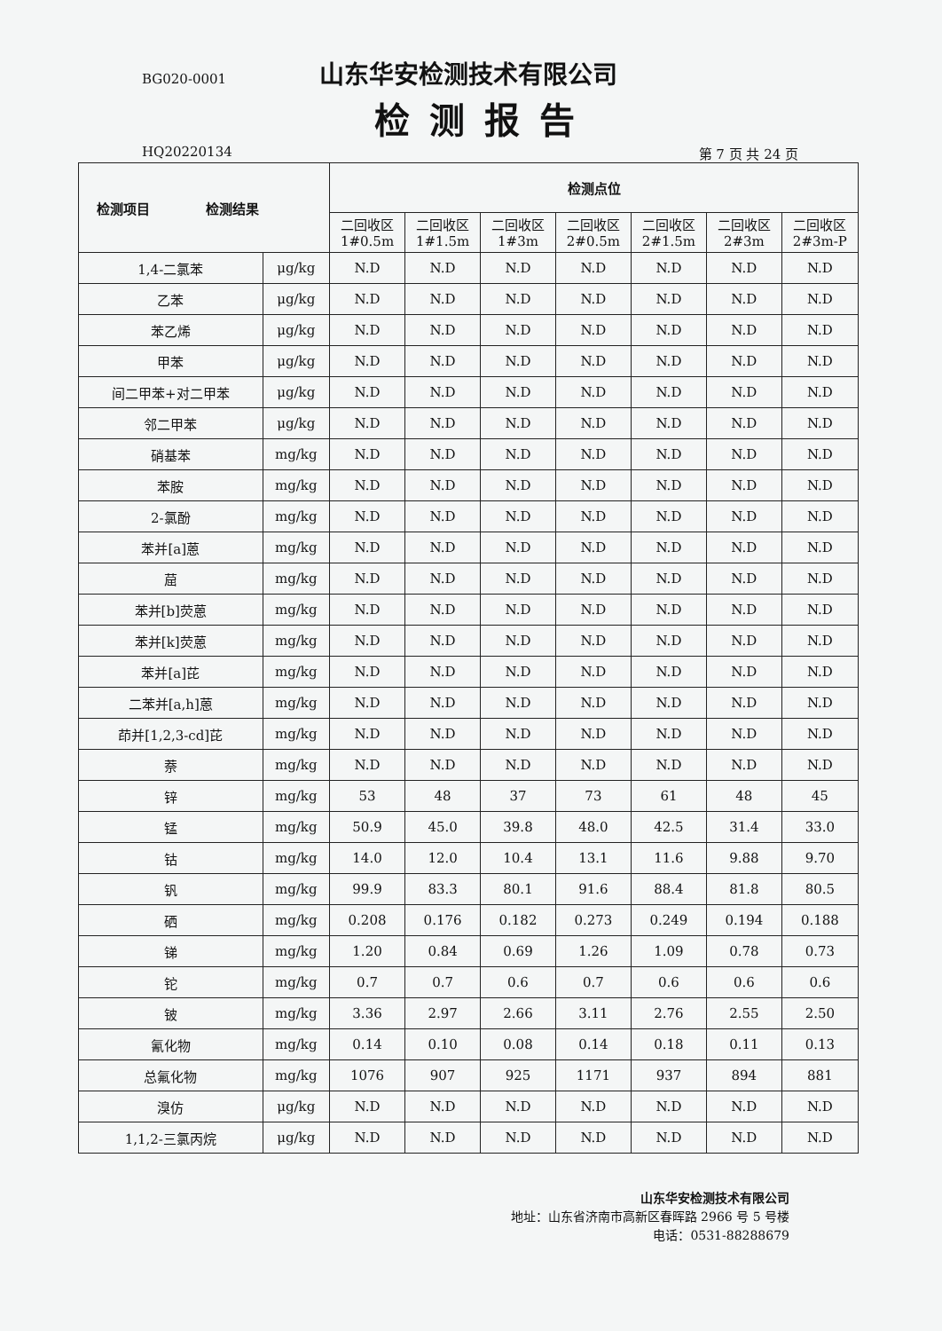BG020-0001 山东华安检测技术有限公司
检测报告
HQ20220134 第 7 页 共 24 页
| 检测项目 检测结果 | | 检测点位 | | | | | | |
| --- | --- | --- | --- | --- | --- | --- | --- | --- |
| | | 二回收区 1#0.5m | 二回收区 1#1.5m | 二回收区 1#3m | 二回收区 2#0.5m | 二回收区 2#1.5m | 二回收区 2#3m | 二回收区 2#3m-P |
| 1,4-二氯苯 | μg/kg | N.D | N.D | N.D | N.D | N.D | N.D | N.D |
| 乙苯 | μg/kg | N.D | N.D | N.D | N.D | N.D | N.D | N.D |
| 苯乙烯 | μg/kg | N.D | N.D | N.D | N.D | N.D | N.D | N.D |
| 甲苯 | μg/kg | N.D | N.D | N.D | N.D | N.D | N.D | N.D |
| 间二甲苯+对二甲苯 | μg/kg | N.D | N.D | N.D | N.D | N.D | N.D | N.D |
| 邻二甲苯 | μg/kg | N.D | N.D | N.D | N.D | N.D | N.D | N.D |
| 硝基苯 | mg/kg | N.D | N.D | N.D | N.D | N.D | N.D | N.D |
| 苯胺 | mg/kg | N.D | N.D | N.D | N.D | N.D | N.D | N.D |
| 2-氯酚 | mg/kg | N.D | N.D | N.D | N.D | N.D | N.D | N.D |
| 苯并[a]蒽 | mg/kg | N.D | N.D | N.D | N.D | N.D | N.D | N.D |
| 䓛 | mg/kg | N.D | N.D | N.D | N.D | N.D | N.D | N.D |
| 苯并[b]荧蒽 | mg/kg | N.D | N.D | N.D | N.D | N.D | N.D | N.D |
| 苯并[k]荧蒽 | mg/kg | N.D | N.D | N.D | N.D | N.D | N.D | N.D |
| 苯并[a]芘 | mg/kg | N.D | N.D | N.D | N.D | N.D | N.D | N.D |
| 二苯并[a,h]蒽 | mg/kg | N.D | N.D | N.D | N.D | N.D | N.D | N.D |
| 茚并[1,2,3-cd]芘 | mg/kg | N.D | N.D | N.D | N.D | N.D | N.D | N.D |
| 萘 | mg/kg | N.D | N.D | N.D | N.D | N.D | N.D | N.D |
| 锌 | mg/kg | 53 | 48 | 37 | 73 | 61 | 48 | 45 |
| 锰 | mg/kg | 50.9 | 45.0 | 39.8 | 48.0 | 42.5 | 31.4 | 33.0 |
| 钴 | mg/kg | 14.0 | 12.0 | 10.4 | 13.1 | 11.6 | 9.88 | 9.70 |
| 钒 | mg/kg | 99.9 | 83.3 | 80.1 | 91.6 | 88.4 | 81.8 | 80.5 |
| 硒 | mg/kg | 0.208 | 0.176 | 0.182 | 0.273 | 0.249 | 0.194 | 0.188 |
| 锑 | mg/kg | 1.20 | 0.84 | 0.69 | 1.26 | 1.09 | 0.78 | 0.73 |
| 铊 | mg/kg | 0.7 | 0.7 | 0.6 | 0.7 | 0.6 | 0.6 | 0.6 |
| 铍 | mg/kg | 3.36 | 2.97 | 2.66 | 3.11 | 2.76 | 2.55 | 2.50 |
| 氰化物 | mg/kg | 0.14 | 0.10 | 0.08 | 0.14 | 0.18 | 0.11 | 0.13 |
| 总氟化物 | mg/kg | 1076 | 907 | 925 | 1171 | 937 | 894 | 881 |
| 溴仿 | μg/kg | N.D | N.D | N.D | N.D | N.D | N.D | N.D |
| 1,1,2-三氯丙烷 | μg/kg | N.D | N.D | N.D | N.D | N.D | N.D | N.D |
山东华安检测技术有限公司
地址：山东省济南市高新区春晖路 2966 号 5 号楼
电话：0531-88288679